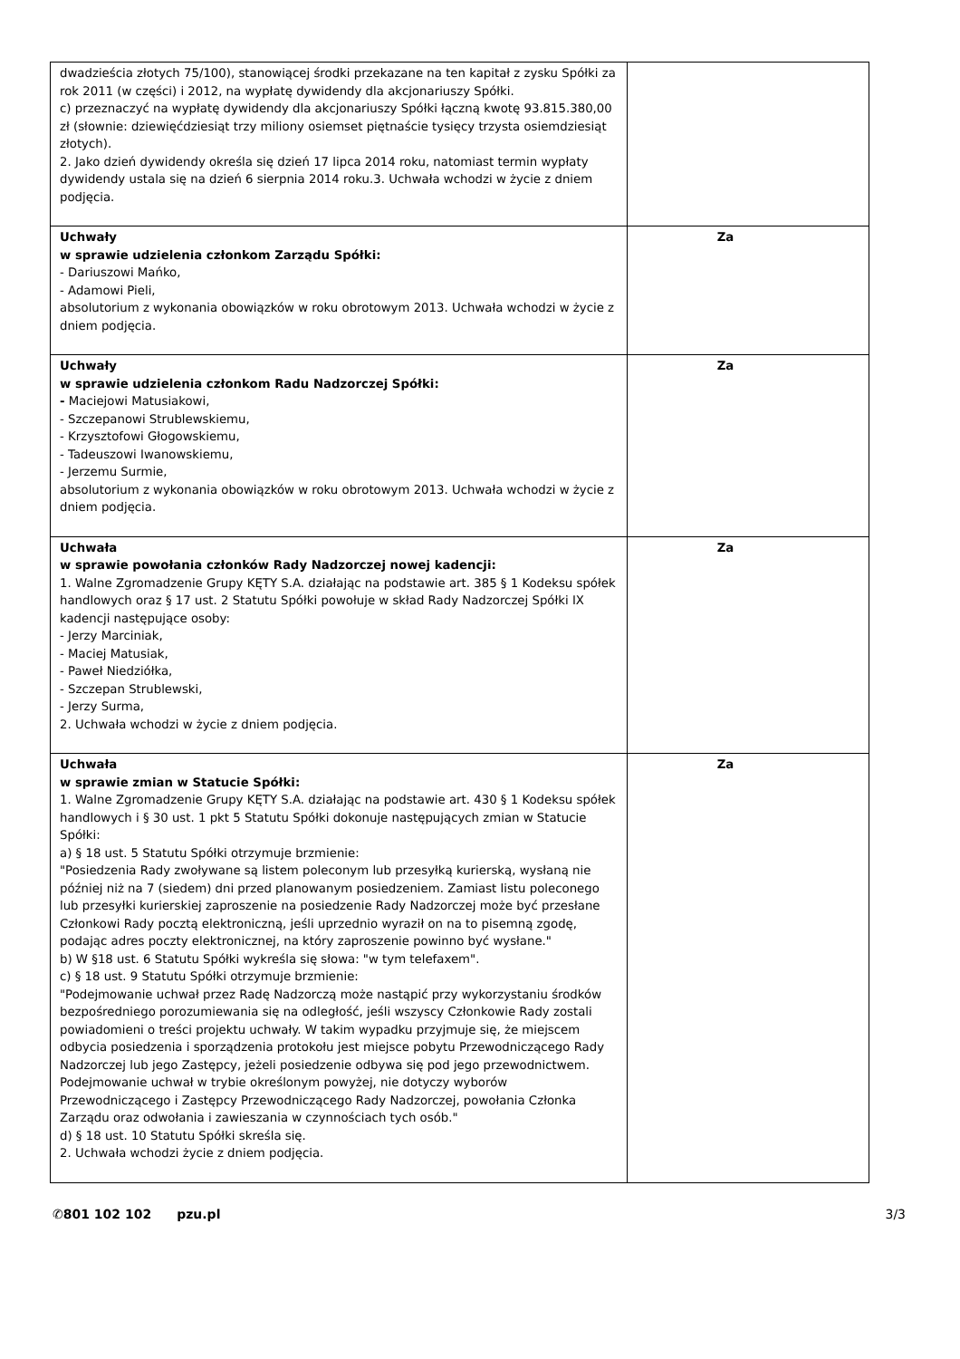| dwadzieścia złotych 75/100), stanowiącej środki przekazane na ten kapitał z zysku Spółki za rok 2011 (w części) i 2012, na wypłatę dywidendy dla akcjonariuszy Spółki. c) przeznaczyć na wypłatę dywidendy dla akcjonariuszy Spółki łączną kwotę 93.815.380,00 zł (słownie: dziewięćdziesiąt trzy miliony osiemset piętnaście tysięcy trzysta osiemdziesiąt złotych). 2. Jako dzień dywidendy określa się dzień 17 lipca 2014 roku, natomiast termin wypłaty dywidendy ustala się na dzień 6 sierpnia 2014 roku.3. Uchwała wchodzi w życie z dniem podjęcia. | |
| Uchwały w sprawie udzielenia członkom Zarządu Spółki: - Dariuszowi Mańko, - Adamowi Pieli, absolutorium z wykonania obowiązków w roku obrotowym 2013. Uchwała wchodzi w życie z dniem podjęcia. | Za |
| Uchwały w sprawie udzielenia członkom Radu Nadzorczej Spółki: - Maciejowi Matusiakowi, - Szczepanowi Strublewskiemu, - Krzysztofowi Głogowskiemu, - Tadeuszowi Iwanowskiemu, - Jerzemu Surmie, absolutorium z wykonania obowiązków w roku obrotowym 2013. Uchwała wchodzi w życie z dniem podjęcia. | Za |
| Uchwała w sprawie powołania członków Rady Nadzorczej nowej kadencji: 1. Walne Zgromadzenie Grupy KĘTY S.A. działając na podstawie art. 385 § 1 Kodeksu spółek handlowych oraz § 17 ust. 2 Statutu Spółki powołuje w skład Rady Nadzorczej Spółki IX kadencji następujące osoby: - Jerzy Marciniak, - Maciej Matusiak, - Paweł Niedziółka, - Szczepan Strublewski, - Jerzy Surma, 2. Uchwała wchodzi w życie z dniem podjęcia. | Za |
| Uchwała w sprawie zmian w Statucie Spółki: 1. Walne Zgromadzenie Grupy KĘTY S.A. działając na podstawie art. 430 § 1 Kodeksu spółek handlowych i § 30 ust. 1 pkt 5 Statutu Spółki dokonuje następujących zmian w Statucie Spółki: a) § 18 ust. 5 Statutu Spółki otrzymuje brzmienie: "Posiedzenia Rady zwoływane są listem poleconym lub przesyłką kurierską, wysłaną nie później niż na 7 (siedem) dni przed planowanym posiedzeniem. Zamiast listu poleconego lub przesyłki kurierskiej zaproszenie na posiedzenie Rady Nadzorczej może być przesłane Członkowi Rady pocztą elektroniczną, jeśli uprzednio wyraził on na to pisemną zgodę, podając adres poczty elektronicznej, na który zaproszenie powinno być wysłane." b) W §18 ust. 6 Statutu Spółki wykreśla się słowa: "w tym telefaxem". c) § 18 ust. 9 Statutu Spółki otrzymuje brzmienie: "Podejmowanie uchwał przez Radę Nadzorczą może nastąpić przy wykorzystaniu środków bezpośredniego porozumiewania się na odległość, jeśli wszyscy Członkowie Rady zostali powiadomieni o treści projektu uchwały. W takim wypadku przyjmuje się, że miejscem odbycia posiedzenia i sporządzenia protokołu jest miejsce pobytu Przewodniczącego Rady Nadzorczej lub jego Zastępcy, jeżeli posiedzenie odbywa się pod jego przewodnictwem. Podejmowanie uchwał w trybie określonym powyżej, nie dotyczy wyborów Przewodniczącego i Zastępcy Przewodniczącego Rady Nadzorczej, powołania Członka Zarządu oraz odwołania i zawieszania w czynnościach tych osób." d) § 18 ust. 10 Statutu Spółki skreśla się. 2. Uchwała wchodzi życie z dniem podjęcia. | Za |
✆801 102 102 pzu.pl 3/3